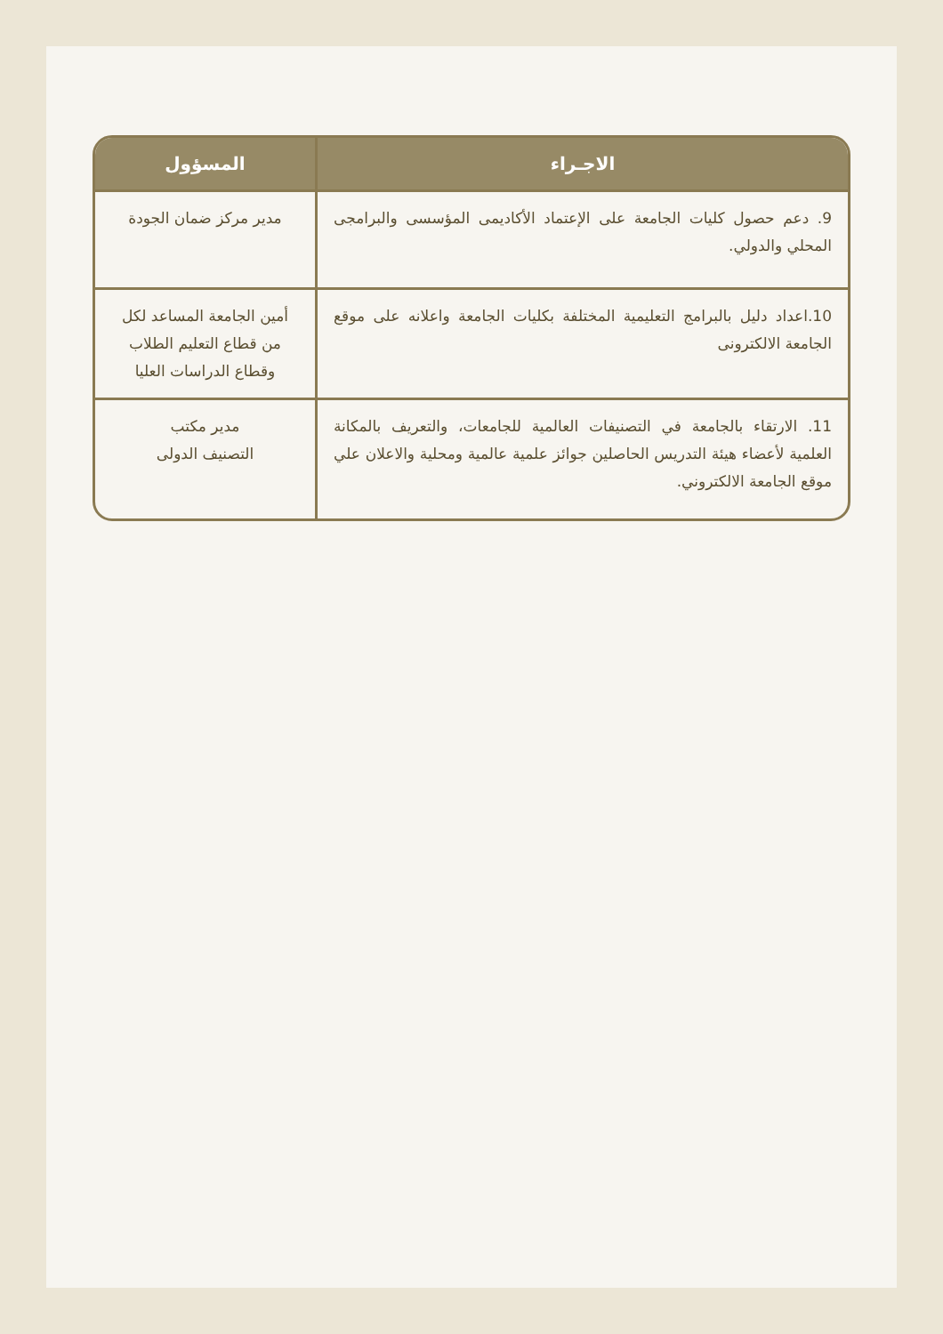| الاجـراء | المسؤول |
| --- | --- |
| 9. دعم حصول كليات الجامعة على الإعتماد الأكاديمى المؤسسى والبرامجى المحلي والدولي. | مدير مركز ضمان الجودة |
| 10.اعداد دليل بالبرامج التعليمية المختلفة بكليات الجامعة واعلانه على موقع الجامعة الالكترونى | أمين الجامعة المساعد لكل من قطاع التعليم الطلاب وقطاع الدراسات العليا |
| 11. الارتقاء بالجامعة في التصنيفات العالمية للجامعات، والتعريف بالمكانة العلمية لأعضاء هيئة التدريس الحاصلين جوائز علمية عالمية ومحلية والاعلان علي موقع الجامعة الالكتروني. | مدير مكتب التصنيف الدولى |